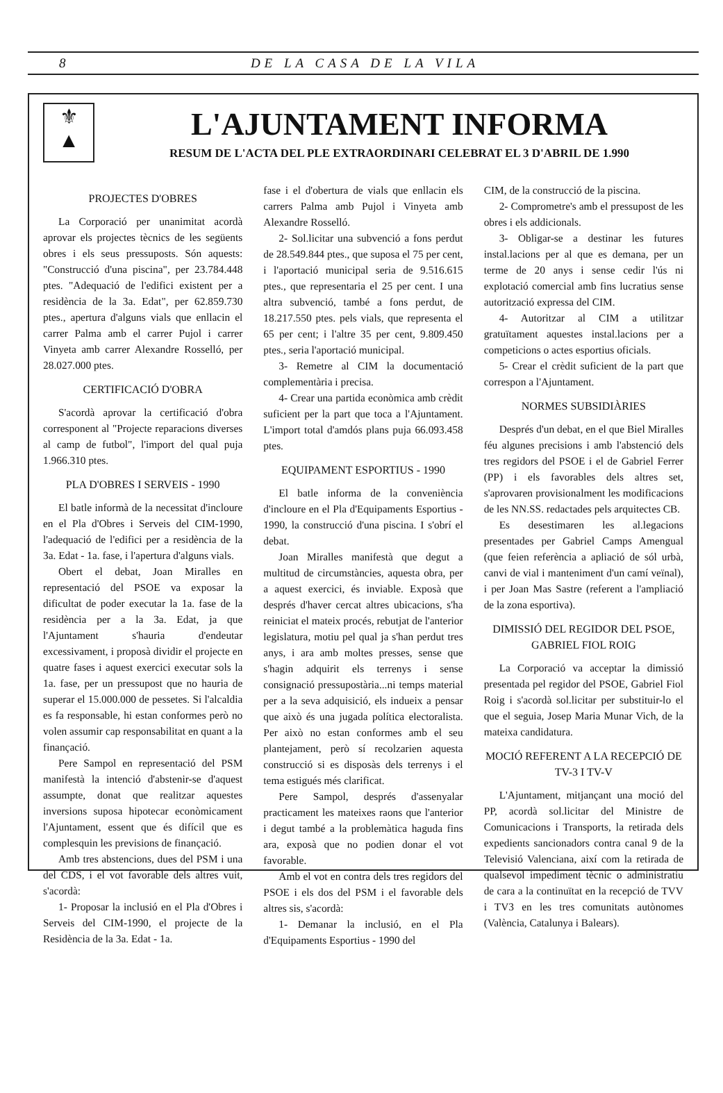8 DE LA CASA DE LA VILA
⚜
▲
L'AJUNTAMENT INFORMA
RESUM DE L'ACTA DEL PLE EXTRAORDINARI CELEBRAT EL 3 D'ABRIL DE 1.990
PROJECTES D'OBRES
La Corporació per unanimitat acordà aprovar els projectes tècnics de les següents obres i els seus pressuposts. Són aquests: "Construcció d'una piscina", per 23.784.448 ptes. "Adequació de l'edifici existent per a residència de la 3a. Edat", per 62.859.730 ptes., apertura d'alguns vials que enllacin el carrer Palma amb el carrer Pujol i carrer Vinyeta amb carrer Alexandre Rosselló, per 28.027.000 ptes.
CERTIFICACIÓ D'OBRA
S'acordà aprovar la certificació d'obra corresponent al "Projecte reparacions diverses al camp de futbol", l'import del qual puja 1.966.310 ptes.
PLA D'OBRES I SERVEIS - 1990
El batle informà de la necessitat d'incloure en el Pla d'Obres i Serveis del CIM-1990, l'adequació de l'edifici per a residència de la 3a. Edat - 1a. fase, i l'apertura d'alguns vials.
Obert el debat, Joan Miralles en representació del PSOE va exposar la dificultat de poder executar la 1a. fase de la residència per a la 3a. Edat, ja que l'Ajuntament s'hauria d'endeutar excessivament, i proposà dividir el projecte en quatre fases i aquest exercici executar sols la 1a. fase, per un pressupost que no hauria de superar el 15.000.000 de pessetes. Si l'alcaldia es fa responsable, hi estan conformes però no volen assumir cap responsabilitat en quant a la finançació.
Pere Sampol en representació del PSM manifestà la intenció d'abstenir-se d'aquest assumpte, donat que realitzar aquestes inversions suposa hipotecar econòmicament l'Ajuntament, essent que és difícil que es complesquin les previsions de finançació.
Amb tres abstencions, dues del PSM i una del CDS, i el vot favorable dels altres vuit, s'acordà:
1- Proposar la inclusió en el Pla d'Obres i Serveis del CIM-1990, el projecte de la Residència de la 3a. Edat - 1a.
fase i el d'obertura de vials que enllacin els carrers Palma amb Pujol i Vinyeta amb Alexandre Rosselló.
2- Sol.licitar una subvenció a fons perdut de 28.549.844 ptes., que suposa el 75 per cent, i l'aportació municipal seria de 9.516.615 ptes., que representaria el 25 per cent. I una altra subvenció, també a fons perdut, de 18.217.550 ptes. pels vials, que representa el 65 per cent; i l'altre 35 per cent, 9.809.450 ptes., seria l'aportació municipal.
3- Remetre al CIM la documentació complementària i precisa.
4- Crear una partida econòmica amb crèdit suficient per la part que toca a l'Ajuntament. L'import total d'amdós plans puja 66.093.458 ptes.
EQUIPAMENT ESPORTIUS - 1990
El batle informa de la conveniència d'incloure en el Pla d'Equipaments Esportius - 1990, la construcció d'una piscina. I s'obrí el debat.
Joan Miralles manifestà que degut a multitud de circumstàncies, aquesta obra, per a aquest exercici, és inviable. Exposà que després d'haver cercat altres ubicacions, s'ha reiniciat el mateix procés, rebutjat de l'anterior legislatura, motiu pel qual ja s'han perdut tres anys, i ara amb moltes presses, sense que s'hagin adquirit els terrenys i sense consignació pressupostària...ni temps material per a la seva adquisició, els indueix a pensar que això és una jugada política electoralista. Per això no estan conformes amb el seu plantejament, però sí recolzarien aquesta construcció si es disposàs dels terrenys i el tema estigués més clarificat.
Pere Sampol, després d'assenyalar practicament les mateixes raons que l'anterior i degut també a la problemàtica haguda fins ara, exposà que no podien donar el vot favorable.
Amb el vot en contra dels tres regidors del PSOE i els dos del PSM i el favorable dels altres sis, s'acordà:
1- Demanar la inclusió, en el Pla d'Equipaments Esportius - 1990 del
CIM, de la construcció de la piscina.
2- Comprometre's amb el pressupost de les obres i els addicionals.
3- Obligar-se a destinar les futures instal.lacions per al que es demana, per un terme de 20 anys i sense cedir l'ús ni explotació comercial amb fins lucratius sense autorització expressa del CIM.
4- Autoritzar al CIM a utilitzar gratuïtament aquestes instal.lacions per a competicions o actes esportius oficials.
5- Crear el crèdit suficient de la part que correspon a l'Ajuntament.
NORMES SUBSIDIÀRIES
Després d'un debat, en el que Biel Miralles féu algunes precisions i amb l'abstenció dels tres regidors del PSOE i el de Gabriel Ferrer (PP) i els favorables dels altres set, s'aprovaren provisionalment les modificacions de les NN.SS. redactades pels arquitectes CB.
Es desestimaren les al.legacions presentades per Gabriel Camps Amengual (que feien referència a apliació de sól urbà, canvi de vial i manteniment d'un camí veïnal), i per Joan Mas Sastre (referent a l'ampliació de la zona esportiva).
DIMISSIÓ DEL REGIDOR DEL PSOE, GABRIEL FIOL ROIG
La Corporació va acceptar la dimissió presentada pel regidor del PSOE, Gabriel Fiol Roig i s'acordà sol.licitar per substituir-lo el que el seguia, Josep Maria Munar Vich, de la mateixa candidatura.
MOCIÓ REFERENT A LA RECEPCIÓ DE TV-3 I TV-V
L'Ajuntament, mitjançant una moció del PP, acordà sol.licitar del Ministre de Comunicacions i Transports, la retirada dels expedients sancionadors contra canal 9 de la Televisió Valenciana, així com la retirada de qualsevol impediment tècnic o administratiu de cara a la continuïtat en la recepció de TVV i TV3 en les tres comunitats autònomes (València, Catalunya i Balears).